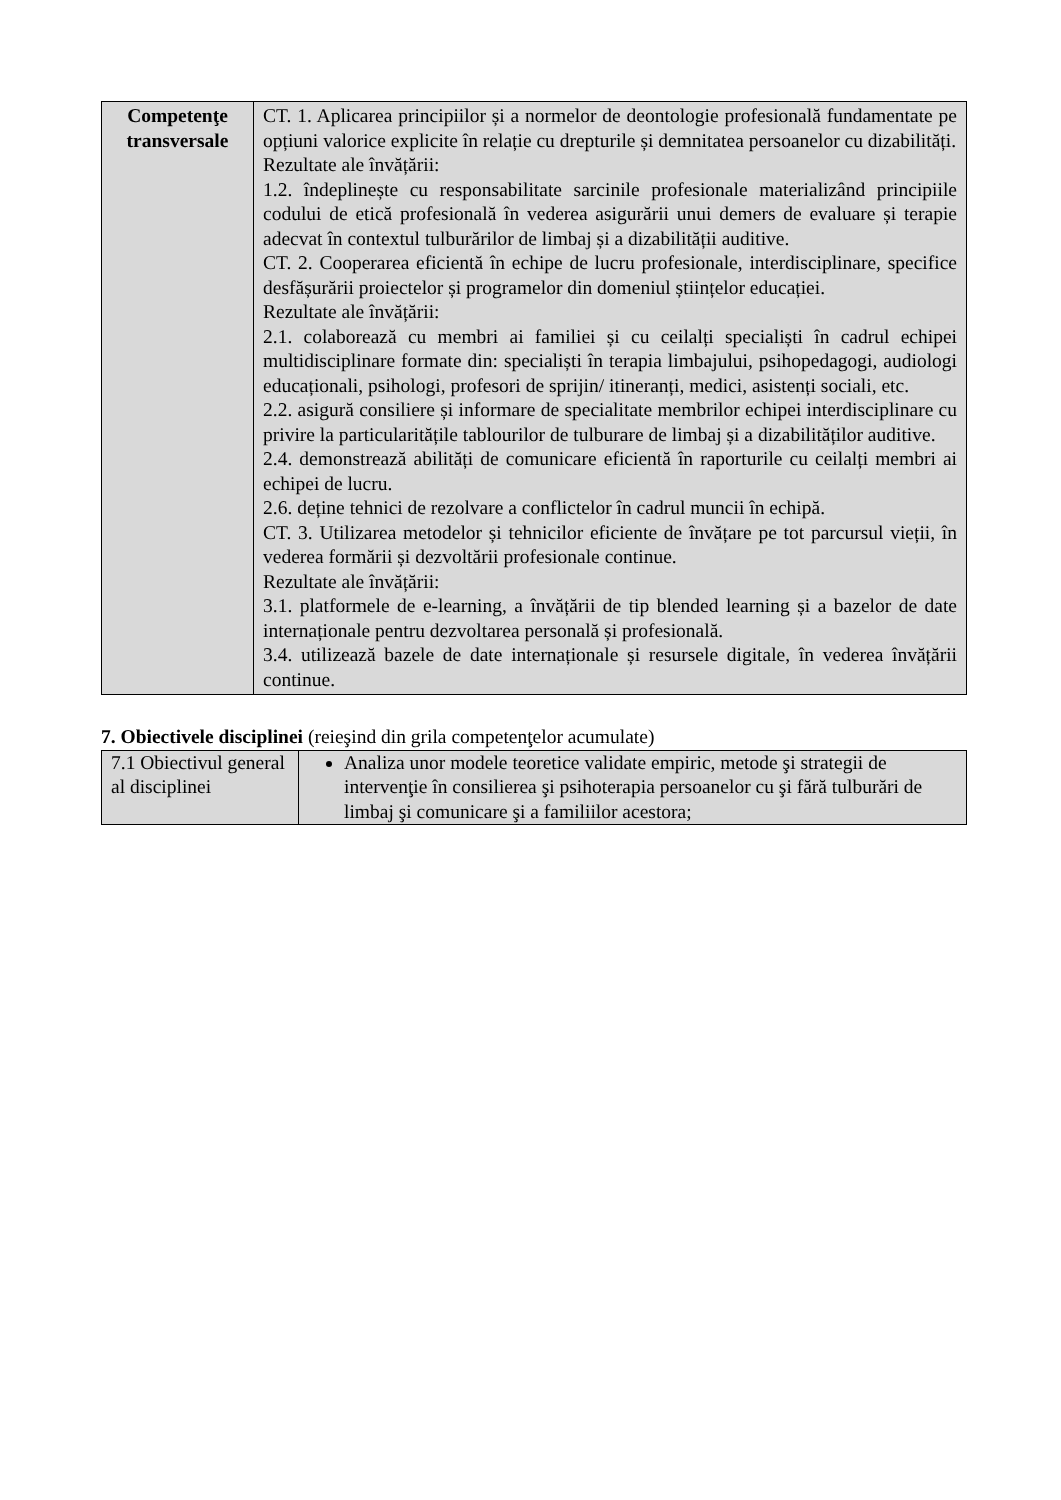| Competenţe transversale | CT. 1. Aplicarea principiilor și a normelor de deontologie profesională fundamentate pe opțiuni valorice explicite în relație cu drepturile și demnitatea persoanelor cu dizabilități. Rezultate ale învățării: 1.2. îndeplinește cu responsabilitate sarcinile profesionale materializând principiile codului de etică profesională în vederea asigurării unui demers de evaluare și terapie adecvat în contextul tulburărilor de limbaj și a dizabilității auditive. CT. 2. Cooperarea eficientă în echipe de lucru profesionale, interdisciplinare, specifice desfășurării proiectelor și programelor din domeniul științelor educației. Rezultate ale învățării: 2.1. colaborează cu membri ai familiei și cu ceilalți specialiști în cadrul echipei multidisciplinare formate din: specialiști în terapia limbajului, psihopedagogi, audiologi educaționali, psihologi, profesori de sprijin/ itineranți, medici, asistenți sociali, etc. 2.2. asigură consiliere și informare de specialitate membrilor echipei interdisciplinare cu privire la particularitățile tablourilor de tulburare de limbaj și a dizabilităților auditive. 2.4. demonstrează abilități de comunicare eficientă în raporturile cu ceilalți membri ai echipei de lucru. 2.6. deține tehnici de rezolvare a conflictelor în cadrul muncii în echipă. CT. 3. Utilizarea metodelor și tehnicilor eficiente de învățare pe tot parcursul vieții, în vederea formării și dezvoltării profesionale continue. Rezultate ale învățării: 3.1. platformele de e-learning, a învățării de tip blended learning și a bazelor de date internaționale pentru dezvoltarea personală și profesională. 3.4. utilizează bazele de date internaționale și resursele digitale, în vederea învățării continue. |
7. Obiectivele disciplinei (reieşind din grila competenţelor acumulate)
| 7.1 Obiectivul general al disciplinei | Analiza unor modele teoretice validate empiric, metode şi strategii de intervenţie în consilierea şi psihoterapia persoanelor cu şi fără tulburări de limbaj şi comunicare şi a familiilor acestora; |